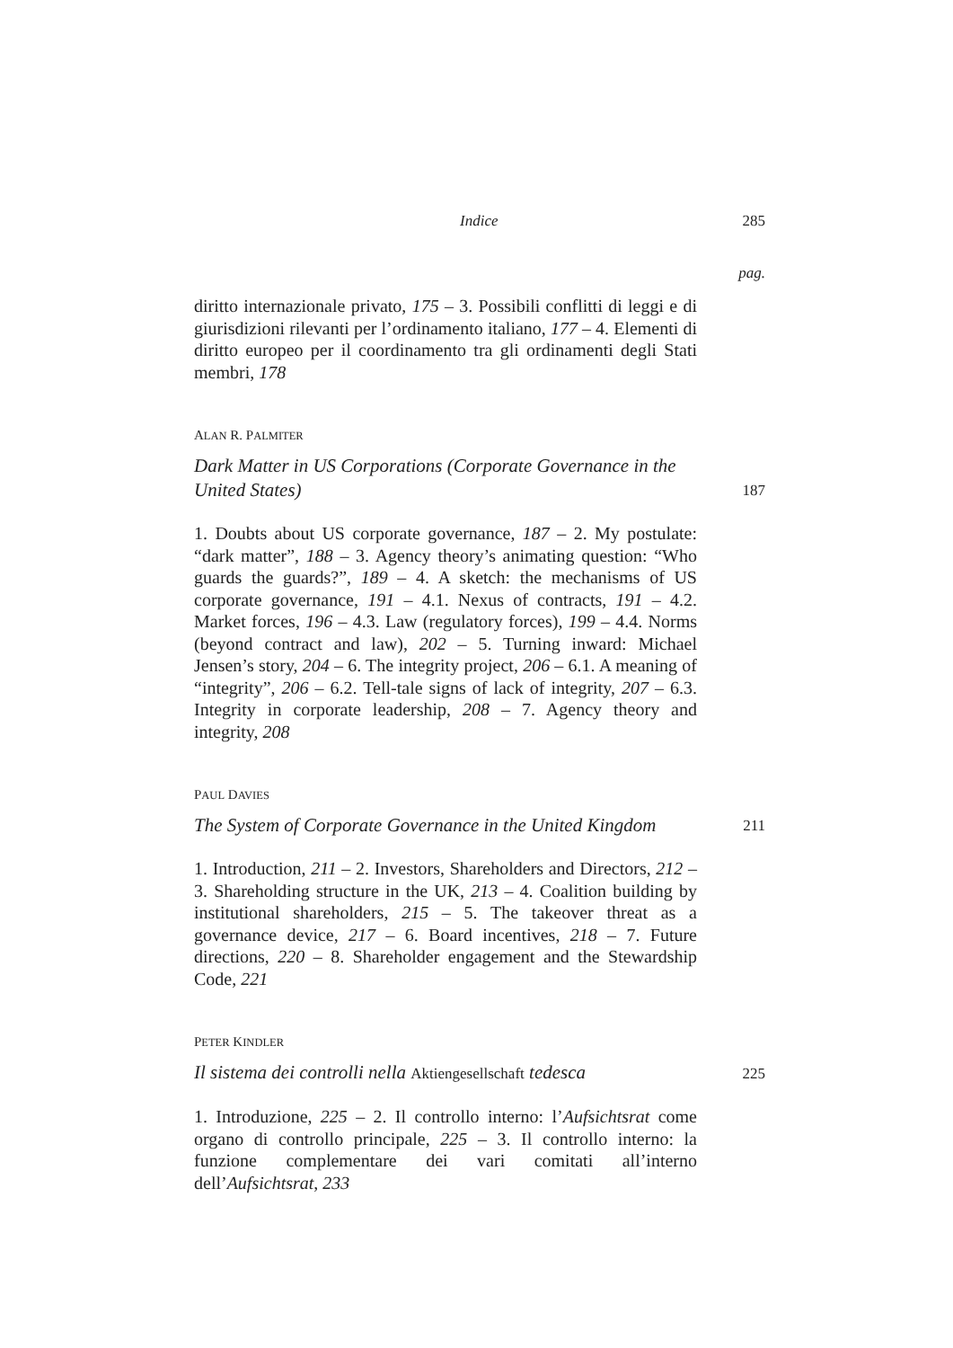Indice 285
pag.
diritto internazionale privato, 175 – 3. Possibili conflitti di leggi e di giurisdizioni rilevanti per l’ordinamento italiano, 177 – 4. Elementi di diritto europeo per il coordinamento tra gli ordinamenti degli Stati membri, 178
ALAN R. PALMITER
Dark Matter in US Corporations (Corporate Governance in the United States) 187
1. Doubts about US corporate governance, 187 – 2. My postulate: “dark matter”, 188 – 3. Agency theory’s animating question: “Who guards the guards?”, 189 – 4. A sketch: the mechanisms of US corporate governance, 191 – 4.1. Nexus of contracts, 191 – 4.2. Market forces, 196 – 4.3. Law (regulatory forces), 199 – 4.4. Norms (beyond contract and law), 202 – 5. Turning inward: Michael Jensen’s story, 204 – 6. The integrity project, 206 – 6.1. A meaning of “integrity”, 206 – 6.2. Tell-tale signs of lack of integrity, 207 – 6.3. Integrity in corporate leadership, 208 – 7. Agency theory and integrity, 208
PAUL DAVIES
The System of Corporate Governance in the United Kingdom 211
1. Introduction, 211 – 2. Investors, Shareholders and Directors, 212 – 3. Shareholding structure in the UK, 213 – 4. Coalition building by institutional shareholders, 215 – 5. The takeover threat as a governance device, 217 – 6. Board incentives, 218 – 7. Future directions, 220 – 8. Shareholder engagement and the Stewardship Code, 221
PETER KINDLER
Il sistema dei controlli nella Aktiengesellschaft tedesca 225
1. Introduzione, 225 – 2. Il controllo interno: l’Aufsichtsrat come organo di controllo principale, 225 – 3. Il controllo interno: la funzione complementare dei vari comitati all’interno dell’Aufsichtsrat, 233